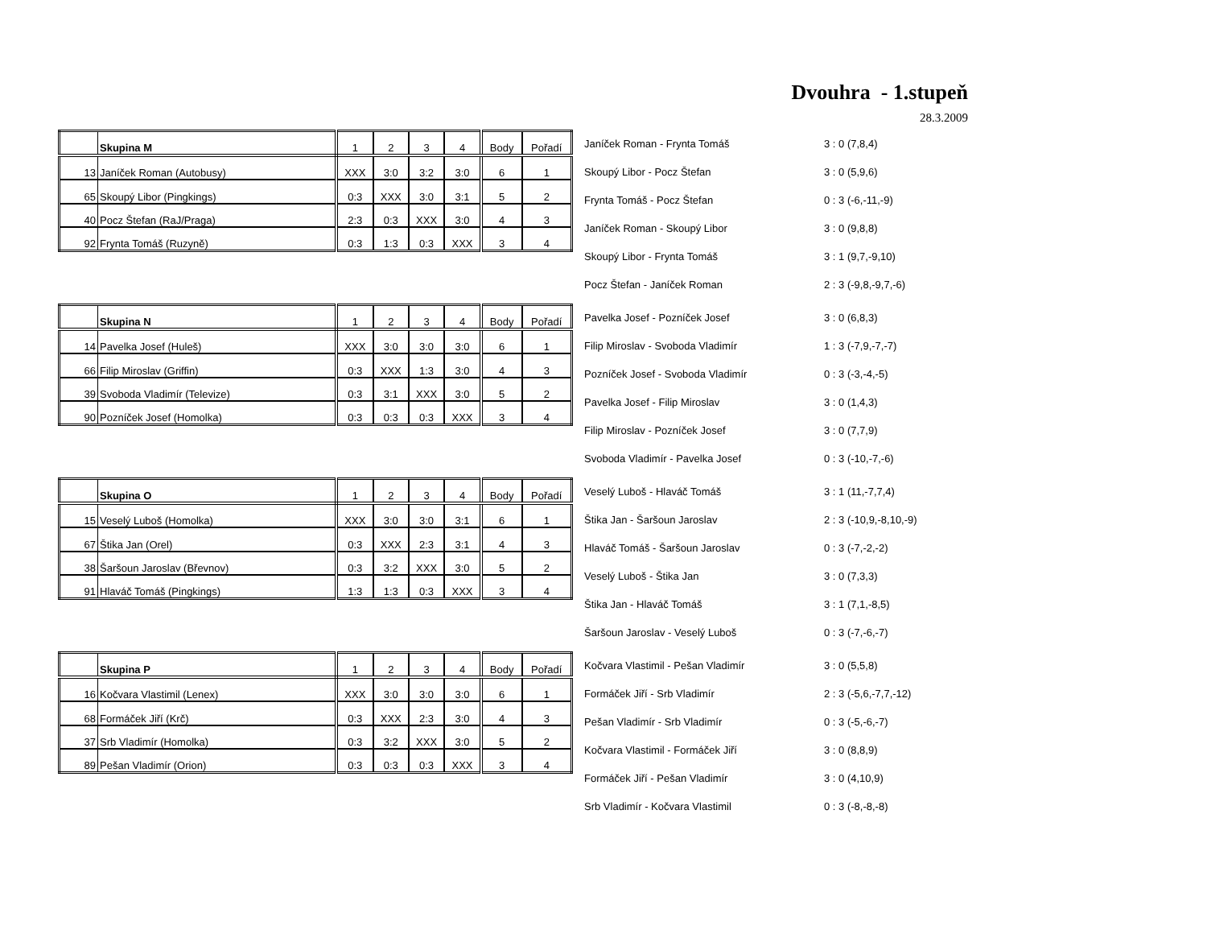Dvouhra - 1.stupeň
28.3.2009
| | Skupina M | 1 | 2 | 3 | 4 | Body | Pořadí |
| 13 | Janíček Roman (Autobusy) | XXX | 3:0 | 3:2 | 3:0 | 6 | 1 |
| 65 | Skoupý Libor (Pingkings) | 0:3 | XXX | 3:0 | 3:1 | 5 | 2 |
| 40 | Pocz Štefan (RaJ/Praga) | 2:3 | 0:3 | XXX | 3:0 | 4 | 3 |
| 92 | Frynta Tomáš (Ruzyně) | 0:3 | 1:3 | 0:3 | XXX | 3 | 4 |
| Janíček Roman - Frynta Tomáš | 3 : 0 (7,8,4) |
| Skoupý Libor - Pocz Štefan | 3 : 0 (5,9,6) |
| Frynta Tomáš - Pocz Štefan | 0 : 3 (-6,-11,-9) |
| Janíček Roman - Skoupý Libor | 3 : 0 (9,8,8) |
| Skoupý Libor - Frynta Tomáš | 3 : 1 (9,7,-9,10) |
| Pocz Štefan - Janíček Roman | 2 : 3 (-9,8,-9,7,-6) |
| | Skupina N | 1 | 2 | 3 | 4 | Body | Pořadí |
| 14 | Pavelka Josef (Huleš) | XXX | 3:0 | 3:0 | 3:0 | 6 | 1 |
| 66 | Filip Miroslav (Griffin) | 0:3 | XXX | 1:3 | 3:0 | 4 | 3 |
| 39 | Svoboda Vladimír (Televize) | 0:3 | 3:1 | XXX | 3:0 | 5 | 2 |
| 90 | Pozníček Josef (Homolka) | 0:3 | 0:3 | 0:3 | XXX | 3 | 4 |
| Pavelka Josef - Pozníček Josef | 3 : 0 (6,8,3) |
| Filip Miroslav - Svoboda Vladimír | 1 : 3 (-7,9,-7,-7) |
| Pozníček Josef - Svoboda Vladimír | 0 : 3 (-3,-4,-5) |
| Pavelka Josef - Filip Miroslav | 3 : 0 (1,4,3) |
| Filip Miroslav - Pozníček Josef | 3 : 0 (7,7,9) |
| Svoboda Vladimír - Pavelka Josef | 0 : 3 (-10,-7,-6) |
| | Skupina O | 1 | 2 | 3 | 4 | Body | Pořadí |
| 15 | Veselý Luboš (Homolka) | XXX | 3:0 | 3:0 | 3:1 | 6 | 1 |
| 67 | Štika Jan (Orel) | 0:3 | XXX | 2:3 | 3:1 | 4 | 3 |
| 38 | Šaršoun Jaroslav (Břevnov) | 0:3 | 3:2 | XXX | 3:0 | 5 | 2 |
| 91 | Hlaváč Tomáš (Pingkings) | 1:3 | 1:3 | 0:3 | XXX | 3 | 4 |
| Veselý Luboš - Hlaváč Tomáš | 3 : 1 (11,-7,7,4) |
| Štika Jan - Šaršoun Jaroslav | 2 : 3 (-10,9,-8,10,-9) |
| Hlaváč Tomáš - Šaršoun Jaroslav | 0 : 3 (-7,-2,-2) |
| Veselý Luboš - Štika Jan | 3 : 0 (7,3,3) |
| Štika Jan - Hlaváč Tomáš | 3 : 1 (7,1,-8,5) |
| Šaršoun Jaroslav - Veselý Luboš | 0 : 3 (-7,-6,-7) |
| | Skupina P | 1 | 2 | 3 | 4 | Body | Pořadí |
| 16 | Kočvara Vlastimil (Lenex) | XXX | 3:0 | 3:0 | 3:0 | 6 | 1 |
| 68 | Formáček Jiří (Krč) | 0:3 | XXX | 2:3 | 3:0 | 4 | 3 |
| 37 | Srb Vladimír (Homolka) | 0:3 | 3:2 | XXX | 3:0 | 5 | 2 |
| 89 | Pešan Vladimír (Orion) | 0:3 | 0:3 | 0:3 | XXX | 3 | 4 |
| Kočvara Vlastimil - Pešan Vladimír | 3 : 0 (5,5,8) |
| Formáček Jiří - Srb Vladimír | 2 : 3 (-5,6,-7,7,-12) |
| Pešan Vladimír - Srb Vladimír | 0 : 3 (-5,-6,-7) |
| Kočvara Vlastimil - Formáček Jiří | 3 : 0 (8,8,9) |
| Formáček Jiří - Pešan Vladimír | 3 : 0 (4,10,9) |
| Srb Vladimír - Kočvara Vlastimil | 0 : 3 (-8,-8,-8) |